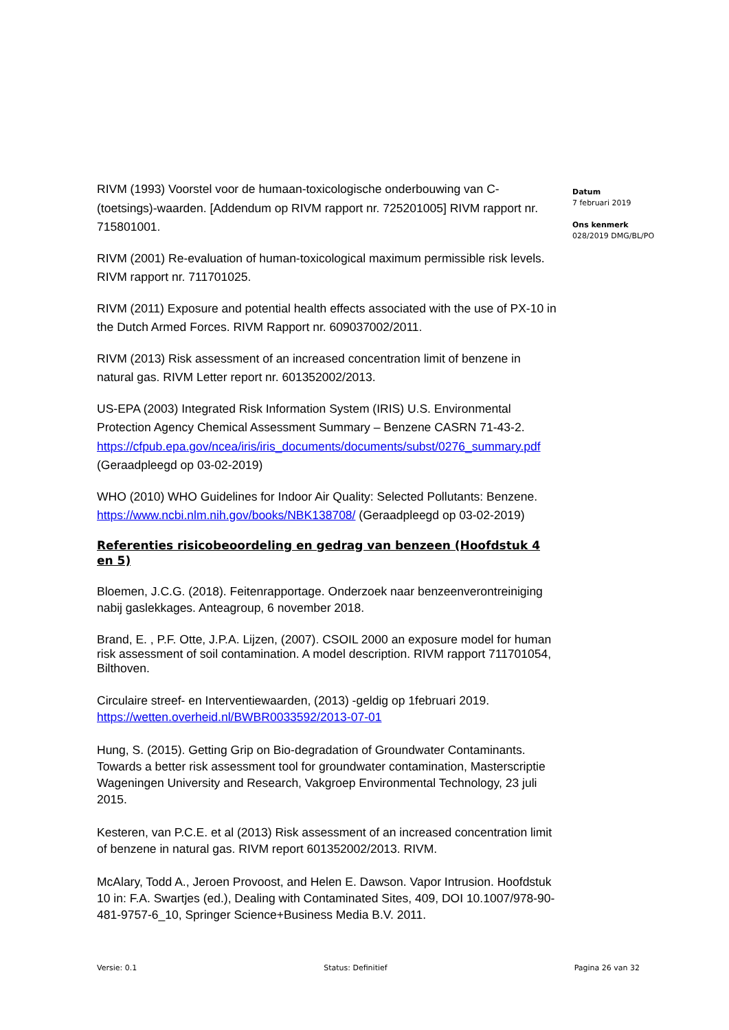RIVM (1993) Voorstel voor de humaan-toxicologische onderbouwing van C-(toetsings)-waarden. [Addendum op RIVM rapport nr. 725201005] RIVM rapport nr. 715801001.
RIVM (2001) Re-evaluation of human-toxicological maximum permissible risk levels. RIVM rapport nr. 711701025.
RIVM (2011) Exposure and potential health effects associated with the use of PX-10 in the Dutch Armed Forces. RIVM Rapport nr. 609037002/2011.
RIVM (2013) Risk assessment of an increased concentration limit of benzene in natural gas. RIVM Letter report nr. 601352002/2013.
US-EPA (2003) Integrated Risk Information System (IRIS) U.S. Environmental Protection Agency Chemical Assessment Summary – Benzene CASRN 71-43-2. https://cfpub.epa.gov/ncea/iris/iris_documents/documents/subst/0276_summary.pdf (Geraadpleegd op 03-02-2019)
WHO (2010) WHO Guidelines for Indoor Air Quality: Selected Pollutants: Benzene. https://www.ncbi.nlm.nih.gov/books/NBK138708/ (Geraadpleegd op 03-02-2019)
Referenties risicobeoordeling en gedrag van benzeen (Hoofdstuk 4 en 5)
Bloemen, J.C.G. (2018). Feitenrapportage. Onderzoek naar benzeenverontreiniging nabij gaslekkages. Anteagroup, 6 november 2018.
Brand, E. , P.F. Otte, J.P.A. Lijzen, (2007). CSOIL 2000 an exposure model for human risk assessment of soil contamination. A model description. RIVM rapport 711701054, Bilthoven.
Circulaire streef- en Interventiewaarden, (2013) -geldig op 1februari 2019. https://wetten.overheid.nl/BWBR0033592/2013-07-01
Hung, S. (2015). Getting Grip on Bio-degradation of Groundwater Contaminants. Towards a better risk assessment tool for groundwater contamination, Masterscriptie Wageningen University and Research, Vakgroep Environmental Technology, 23 juli 2015.
Kesteren, van P.C.E. et al (2013) Risk assessment of an increased concentration limit of benzene in natural gas. RIVM report 601352002/2013. RIVM.
McAlary, Todd A., Jeroen Provoost, and Helen E. Dawson. Vapor Intrusion. Hoofdstuk 10 in: F.A. Swartjes (ed.), Dealing with Contaminated Sites, 409, DOI 10.1007/978-90-481-9757-6_10, Springer Science+Business Media B.V. 2011.
Datum
7 februari 2019
Ons kenmerk
028/2019 DMG/BL/PO
Versie: 0.1 Status: Definitief Pagina 26 van 32